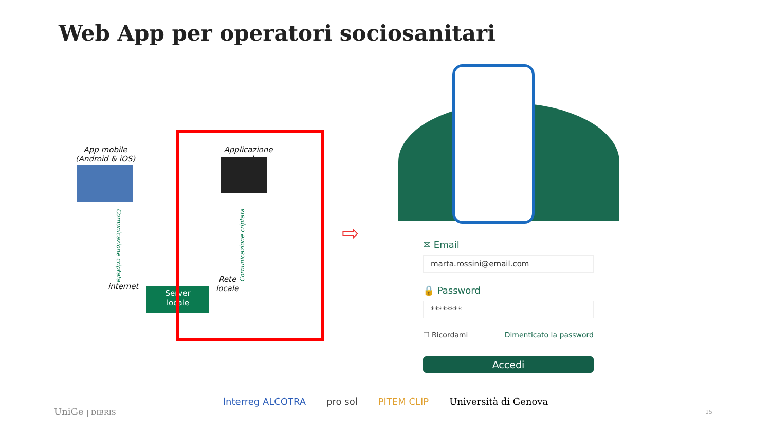Web App per operatori sociosanitari
App mobile
(Android & iOS)
Applicazione web
internet
Rete
locale
Comunicazione criptata Comunicazione criptata
Server
locale
⇨
✉ Email
marta.rossini@email.com
🔒 Password
********
☐ Ricordami Dimenticato la password
Accedi
UniGe | DIBRIS
Interreg ALCOTRA pro sol PITEM CLIP Università di Genova
15